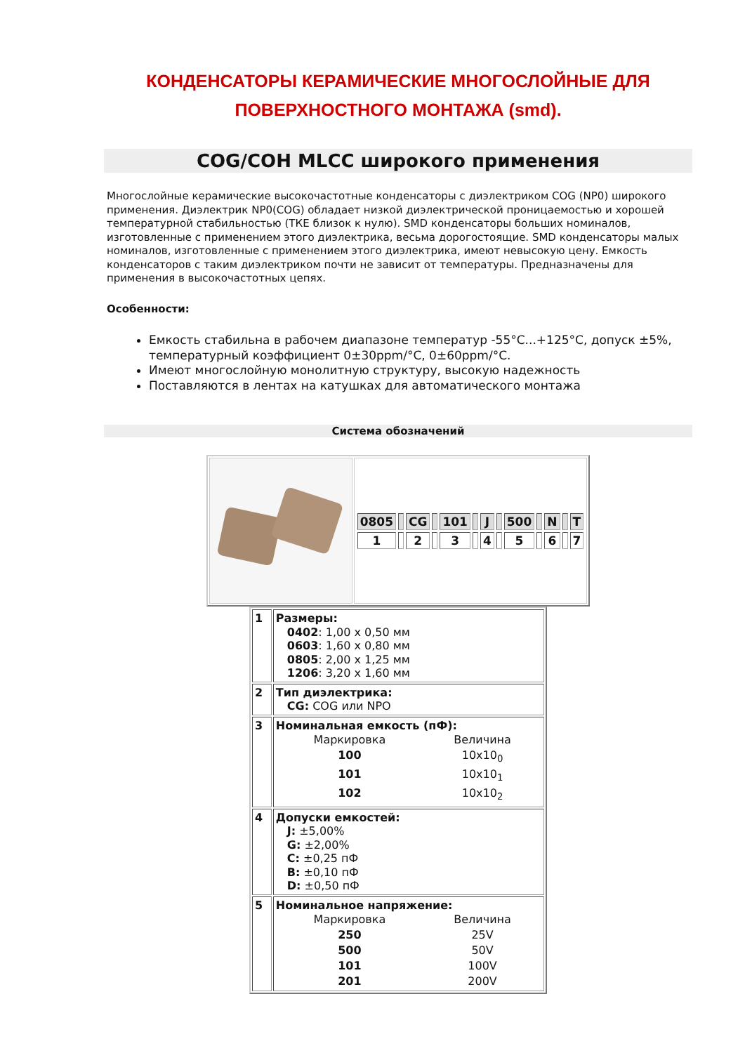КОНДЕНСАТОРЫ КЕРАМИЧЕСКИЕ МНОГОСЛОЙНЫЕ ДЛЯ
ПОВЕРХНОСТНОГО МОНТАЖА (smd).
COG/COH MLCC широкого применения
Многослойные керамические высокочастотные конденсаторы с диэлектриком COG (NP0) широкого применения. Диэлектрик NP0(COG) обладает низкой диэлектрической проницаемостью и хорошей температурной стабильностью (ТКЕ близок к нулю). SMD конденсаторы больших номиналов, изготовленные с применением этого диэлектрика, весьма дорогостоящие. SMD конденсаторы малых номиналов, изготовленные с применением этого диэлектрика, имеют невысокую цену. Емкость конденсаторов с таким диэлектриком почти не зависит от температуры. Предназначены для применения в высокочастотных цепях.
Особенности:
Емкость стабильна в рабочем диапазоне температур -55°C...+125°C, допуск ±5%, температурный коэффициент 0±30ppm/°C, 0±60ppm/°C.
Имеют многослойную монолитную структуру, высокую надежность
Поставляются в лентах на катушках для автоматического монтажа
Система обозначений
| | / 0805 / / CG / / 101 / / J / / 500 / / N / / T / / 1 / / 2 / / 3 / / 4 / / 5 / / 6 / / 7 / |
| 1 | Размеры: 0402 : 1,00 x 0,50 мм 0603 : 1,60 x 0,80 мм 0805 : 2,00 x 1,25 мм 1206 : 3,20 x 1,60 мм |
| 2 | Тип диэлектрика: CG: COG или NPO |
| 3 | Номинальная емкость (пФ): / Маркировка / Величина / / 100 / 10x10<sub>0</sub> / / 101 / 10x10<sub>1</sub> / / 102 / 10x10<sub>2</sub> / |
| 4 | Допуски емкостей: J: ±5,00% G: ±2,00% C: ±0,25 пФ B: ±0,10 пФ D: ±0,50 пФ |
| 5 | Номинальное напряжение: / Маркировка / Величина / / 250 / 25V / / 500 / 50V / / 101 / 100V / / 201 / 200V / |